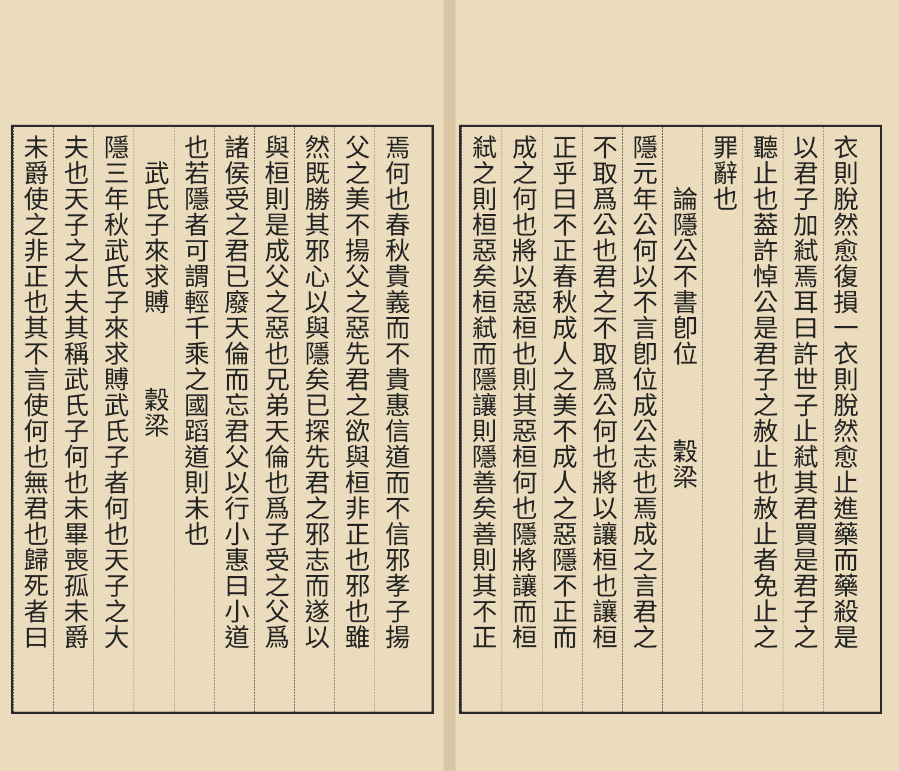衣則脫然愈復損一衣則脫然愈止進藥而藥殺是
以君子加弒焉耳曰許世子止弒其君買是君子之
聽止也葢許悼公是君子之赦止也赦止者免止之
罪辭也
　　論隱公不書卽位 穀梁
隱元年公何以不言卽位成公志也焉成之言君之
不取爲公也君之不取爲公何也將以讓桓也讓桓
正乎曰不正春秋成人之美不成人之惡隱不正而
成之何也將以惡桓也則其惡桓何也隱將讓而桓
弒之則桓惡矣桓弒而隱讓則隱善矣善則其不正
焉何也春秋貴義而不貴惠信道而不信邪孝子揚
父之美不揚父之惡先君之欲與桓非正也邪也雖
然既勝其邪心以與隱矣已探先君之邪志而遂以
與桓則是成父之惡也兄弟天倫也爲子受之父爲
諸侯受之君已廢天倫而忘君父以行小惠曰小道
也若隱者可謂輕千乘之國蹈道則未也
　武氏子來求賻 穀梁
隱三年秋武氏子來求賻武氏子者何也天子之大
夫也天子之大夫其稱武氏子何也未畢喪孤未爵
未爵使之非正也其不言使何也無君也歸死者曰